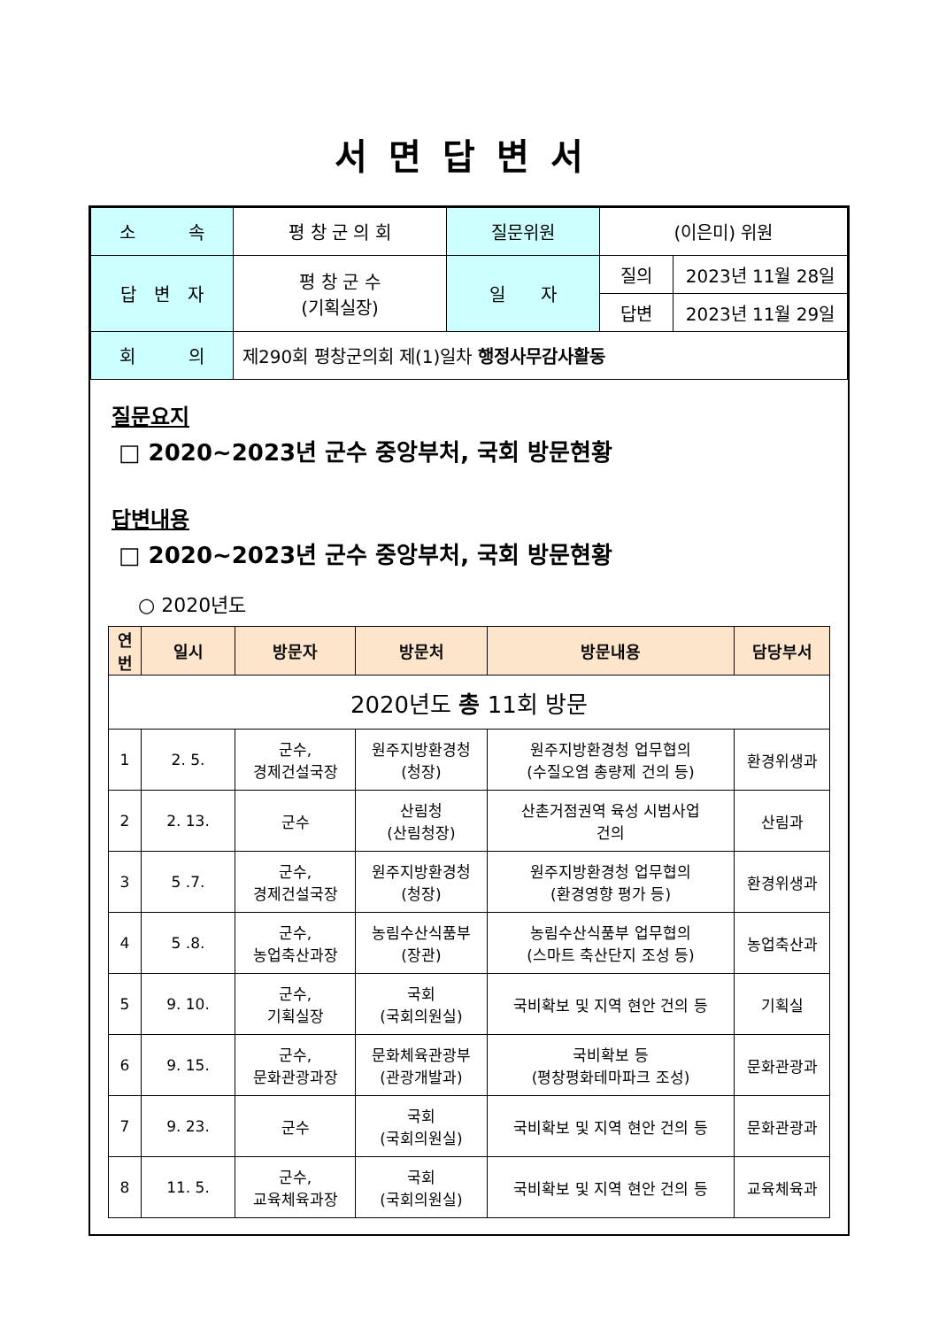서면답변서
| 소 속 | 평 창 군 의 회 | 질문위원 | (이은미) 위원 | |
| 답 변 자 | 평 창 군 수 (기획실장) | 일 자 | 질의 | 2023년 11월 28일 |
| | | | 답변 | 2023년 11월 29일 |
| 회 의 | 제290회 평창군의회 제(1)일차 행정사무감사활동 | | | |
질문요지
□ 2020~2023년 군수 중앙부처, 국회 방문현황
답변내용
□ 2020~2023년 군수 중앙부처, 국회 방문현황
○ 2020년도
| 연 번 | 일시 | 방문자 | 방문처 | 방문내용 | 담당부서 |
| --- | --- | --- | --- | --- | --- |
| 2020년도 총 11회 방문 | | | | | |
| 1 | 2. 5. | 군수, 경제건설국장 | 원주지방환경청 (청장) | 원주지방환경청 업무협의 (수질오염 총량제 건의 등) | 환경위생과 |
| 2 | 2. 13. | 군수 | 산림청 (산림청장) | 산촌거점권역 육성 시범사업 건의 | 산림과 |
| 3 | 5 .7. | 군수, 경제건설국장 | 원주지방환경청 (청장) | 원주지방환경청 업무협의 (환경영향 평가 등) | 환경위생과 |
| 4 | 5 .8. | 군수, 농업축산과장 | 농림수산식품부 (장관) | 농림수산식품부 업무협의 (스마트 축산단지 조성 등) | 농업축산과 |
| 5 | 9. 10. | 군수, 기획실장 | 국회 (국회의원실) | 국비확보 및 지역 현안 건의 등 | 기획실 |
| 6 | 9. 15. | 군수, 문화관광과장 | 문화체육관광부 (관광개발과) | 국비확보 등 (평창평화테마파크 조성) | 문화관광과 |
| 7 | 9. 23. | 군수 | 국회 (국회의원실) | 국비확보 및 지역 현안 건의 등 | 문화관광과 |
| 8 | 11. 5. | 군수, 교육체육과장 | 국회 (국회의원실) | 국비확보 및 지역 현안 건의 등 | 교육체육과 |